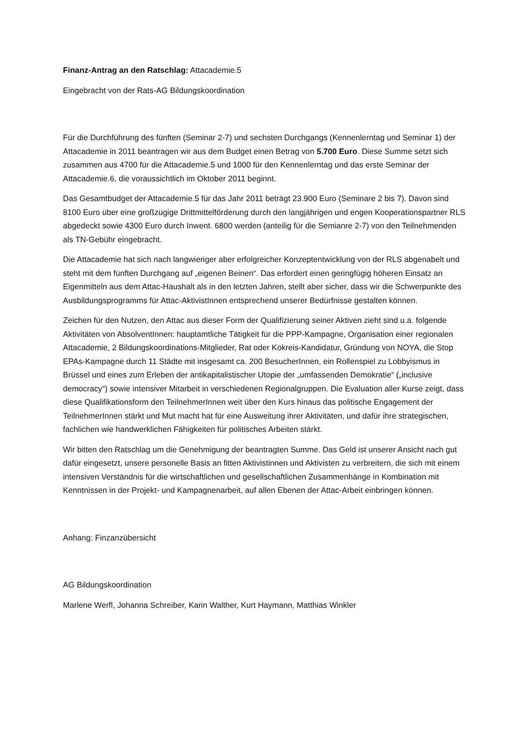Finanz-Antrag an den Ratschlag: Attacademie.5
Eingebracht von der Rats-AG Bildungskoordination
Für die Durchführung des fünften (Seminar 2-7) und sechsten Durchgangs (Kennenlerntag und Seminar 1) der Attacademie in 2011 beantragen wir aus dem Budget einen Betrag von 5.700 Euro. Diese Summe setzt sich zusammen aus 4700 für die Attacademie.5 und 1000 für den Kennenlerntag und das erste Seminar der Attacademie.6, die voraussichtlich im Oktober 2011 beginnt.
Das Gesamtbudget der Attacademie.5 für das Jahr 2011 beträgt 23.900 Euro (Seminare 2 bis 7). Davon sind 8100 Euro über eine großzügige Drittmittelförderung durch den langjährigen und engen Kooperationspartner RLS abgedeckt sowie 4300 Euro durch Inwent. 6800 werden (anteilig für die Semianre 2-7) von den Teilnehmenden als TN-Gebühr eingebracht.
Die Attacademie hat sich nach langwieriger aber erfolgreicher Konzeptentwicklung von der RLS abgenabelt und steht mit dem fünften Durchgang auf „eigenen Beinen“. Das erfordert einen geringfügig höheren Einsatz an Eigenmitteln aus dem Attac-Haushalt als in den letzten Jahren, stellt aber sicher, dass wir die Schwerpunkte des Ausbildungsprogramms für Attac-AktivistInnen entsprechend unserer Bedürfnisse gestalten können.
Zeichen für den Nutzen, den Attac aus dieser Form der Qualifizierung seiner Aktiven zieht sind u.a. folgende Aktivitäten von AbsolventInnen: hauptamtliche Tätigkeit für die PPP-Kampagne, Organisation einer regionalen Attacademie, 2 Bildungskoordinations-Mitglieder, Rat oder Kokreis-Kandidatur, Gründung von NOYA, die Stop EPAs-Kampagne durch 11 Städte mit insgesamt ca. 200 BesucherInnen, ein Rollenspiel zu Lobbyismus in Brüssel und eines zum Erleben der antikapitalistischer Utopie der „umfassenden Demokratie“ („inclusive democracy“) sowie intensiver Mitarbeit in verschiedenen Regionalgruppen. Die Evaluation aller Kurse zeigt, dass diese Qualifikationsform den TeilnehmerInnen weit über den Kurs hinaus das politische Engagement der TeilnehmerInnen stärkt und Mut macht hat für eine Ausweitung ihrer Aktivitäten, und dafür ihre strategischen, fachlichen wie handwerklichen Fähigkeiten für politisches Arbeiten stärkt.
Wir bitten den Ratschlag um die Genehmigung der beantragten Summe. Das Geld ist unserer Ansicht nach gut dafür eingesetzt, unsere personelle Basis an fitten Aktivistinnen und Aktivisten zu verbreitern, die sich mit einem intensiven Verständnis für die wirtschaftlichen und gesellschaftlichen Zusammenhänge in Kombination mit Kenntnissen in der Projekt- und Kampagnenarbeit, auf allen Ebenen der Attac-Arbeit einbringen können.
Anhang: Finzanzübersicht
AG Bildungskoordination
Marlene Werfl, Johanna Schreiber, Karin Walther, Kurt Haymann, Matthias Winkler